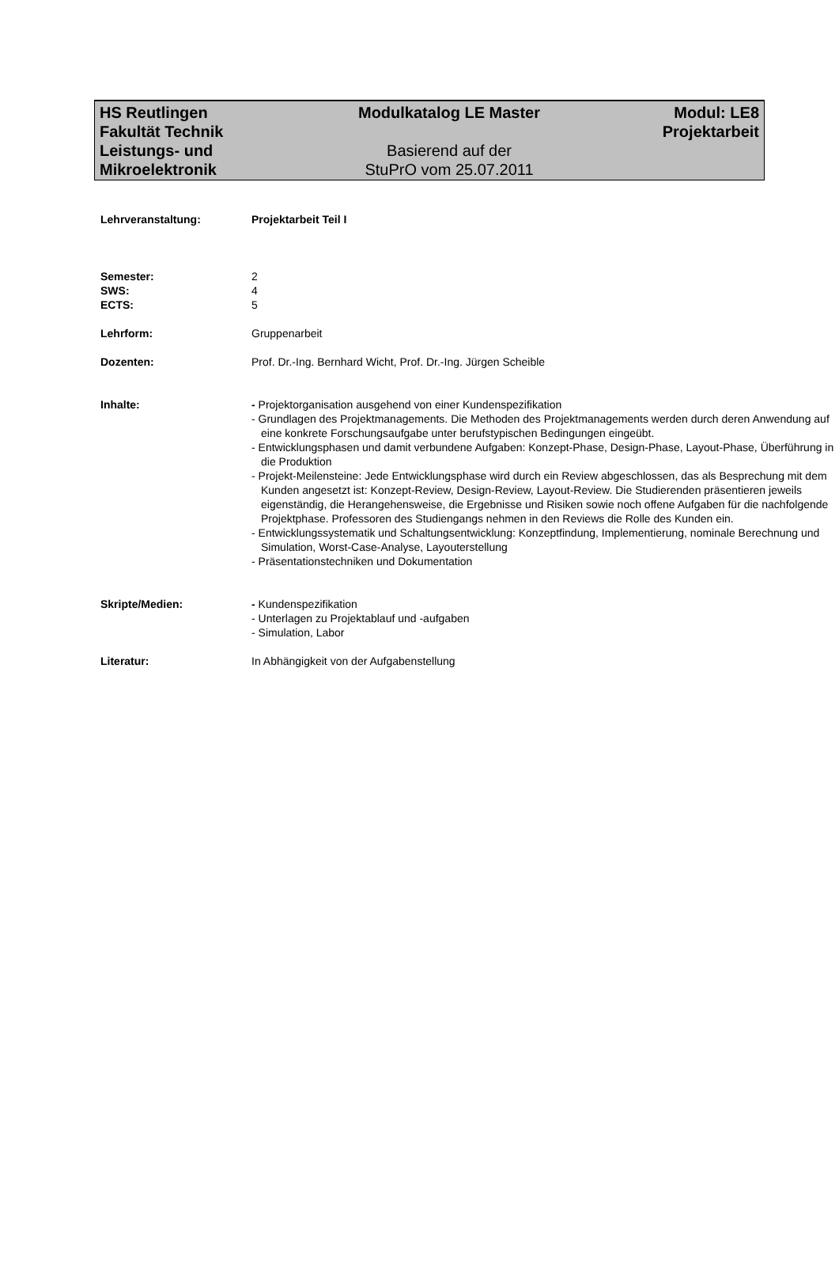HS Reutlingen
Fakultät Technik
Leistungs- und
Mikroelektronik
Modulkatalog LE Master
Basierend auf der
StuPrO vom 25.07.2011
Modul: LE8
Projektarbeit
Lehrveranstaltung: Projektarbeit Teil I
Semester:
SWS:
ECTS:
2
4
5
Lehrform: Gruppenarbeit
Dozenten: Prof. Dr.-Ing. Bernhard Wicht, Prof. Dr.-Ing. Jürgen Scheible
Inhalte: - Projektorganisation ausgehend von einer Kundenspezifikation
- Grundlagen des Projektmanagements. Die Methoden des Projektmanagements werden durch deren Anwendung auf eine konkrete Forschungsaufgabe unter berufstypischen Bedingungen eingeübt.
- Entwicklungsphasen und damit verbundene Aufgaben: Konzept-Phase, Design-Phase, Layout-Phase, Überführung in die Produktion
- Projekt-Meilensteine: Jede Entwicklungsphase wird durch ein Review abgeschlossen, das als Besprechung mit dem Kunden angesetzt ist: Konzept-Review, Design-Review, Layout-Review. Die Studierenden präsentieren jeweils eigenständig, die Herangehensweise, die Ergebnisse und Risiken sowie noch offene Aufgaben für die nachfolgende Projektphase. Professoren des Studiengangs nehmen in den Reviews die Rolle des Kunden ein.
- Entwicklungssystematik und Schaltungsentwicklung: Konzeptfindung, Implementierung, nominale Berechnung und Simulation, Worst-Case-Analyse, Layouterstellung
- Präsentationstechniken und Dokumentation
Skripte/Medien: - Kundenspezifikation
- Unterlagen zu Projektablauf und -aufgaben
- Simulation, Labor
Literatur: In Abhängigkeit von der Aufgabenstellung